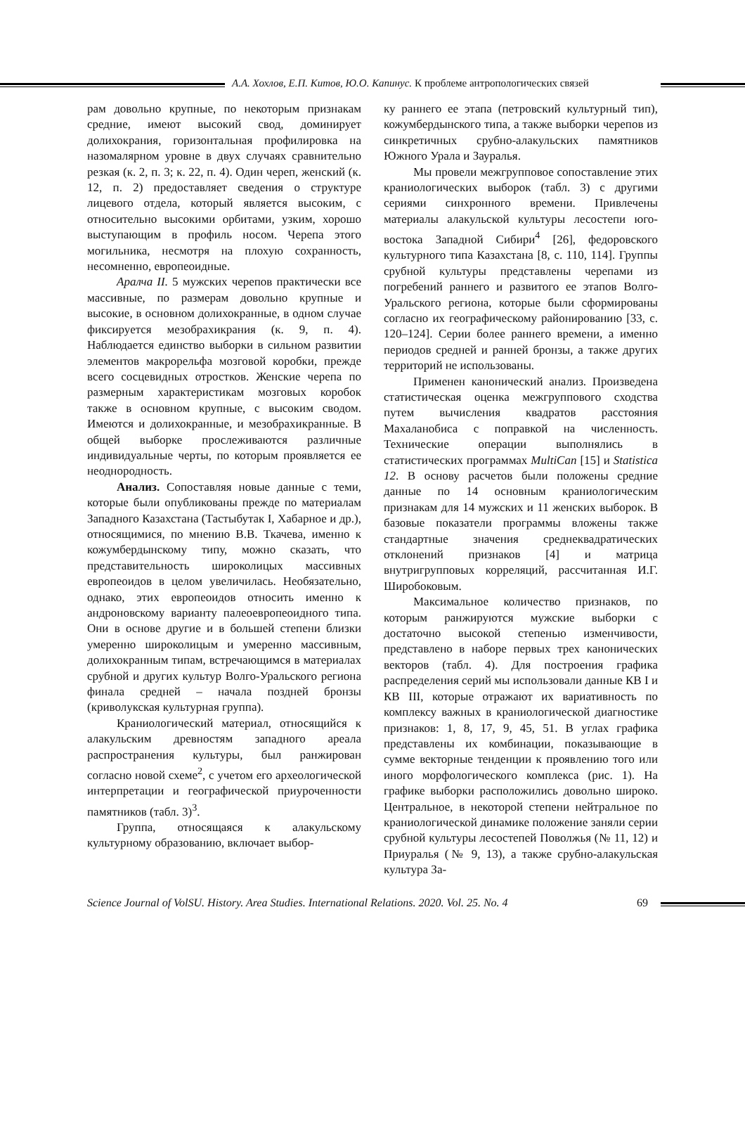А.А. Хохлов, Е.П. Китов, Ю.О. Капинус. К проблеме антропологических связей
рам довольно крупные, по некоторым признакам средние, имеют высокий свод, доминирует долихокрания, горизонтальная профилировка на назомалярном уровне в двух случаях сравнительно резкая (к. 2, п. 3; к. 22, п. 4). Один череп, женский (к. 12, п. 2) предоставляет сведения о структуре лицевого отдела, который является высоким, с относительно высокими орбитами, узким, хорошо выступающим в профиль носом. Черепа этого могильника, несмотря на плохую сохранность, несомненно, европеоидные.
Аралча II. 5 мужских черепов практически все массивные, по размерам довольно крупные и высокие, в основном долихокранные, в одном случае фиксируется мезобрахикрания (к. 9, п. 4). Наблюдается единство выборки в сильном развитии элементов макрорельфа мозговой коробки, прежде всего сосцевидных отростков. Женские черепа по размерным характеристикам мозговых коробок также в основном крупные, с высоким сводом. Имеются и долихокранные, и мезобрахикранные. В общей выборке прослеживаются различные индивидуальные черты, по которым проявляется ее неоднородность.
Анализ. Сопоставляя новые данные с теми, которые были опубликованы прежде по материалам Западного Казахстана (Тастыбутак I, Хабарное и др.), относящимися, по мнению В.В. Ткачева, именно к кожумбердынскому типу, можно сказать, что представительность широколицых массивных европеоидов в целом увеличилась. Необязательно, однако, этих европеоидов относить именно к андроновскому варианту палеоевропеоидного типа. Они в основе другие и в большей степени близки умеренно широколицым и умеренно массивным, долихокранным типам, встречающимся в материалах срубной и других культур Волго-Уральского региона финала средней – начала поздней бронзы (криволукская культурная группа).
Краниологический материал, относящийся к алакульским древностям западного ареала распространения культуры, был ранжирован согласно новой схеме<sup>2</sup>, с учетом его археологической интерпретации и географической приуроченности памятников (табл. 3)<sup>3</sup>.
Группа, относящаяся к алакульскому культурному образованию, включает выбор-
ку раннего ее этапа (петровский культурный тип), кожумбердынского типа, а также выборки черепов из синкретичных срубно-алакульских памятников Южного Урала и Зауралья.
Мы провели межгрупповое сопоставление этих краниологических выборок (табл. 3) с другими сериями синхронного времени. Привлечены материалы алакульской культуры лесостепи юго-востока Западной Сибири<sup>4</sup> [26], федоровского культурного типа Казахстана [8, с. 110, 114]. Группы срубной культуры представлены черепами из погребений раннего и развитого ее этапов Волго-Уральского региона, которые были сформированы согласно их географическому районированию [33, с. 120–124]. Серии более раннего времени, а именно периодов средней и ранней бронзы, а также других территорий не использованы.
Применен канонический анализ. Произведена статистическая оценка межгруппового сходства путем вычисления квадратов расстояния Махаланобиса с поправкой на численность. Технические операции выполнялись в статистических программах MultiCan [15] и Statistica 12. В основу расчетов были положены средние данные по 14 основным краниологическим признакам для 14 мужских и 11 женских выборок. В базовые показатели программы вложены также стандартные значения среднеквадратических отклонений признаков [4] и матрица внутригрупповых корреляций, рассчитанная И.Г. Широбоковым.
Максимальное количество признаков, по которым ранжируются мужские выборки с достаточно высокой степенью изменчивости, представлено в наборе первых трех канонических векторов (табл. 4). Для построения графика распределения серий мы использовали данные КВ I и КВ III, которые отражают их вариативность по комплексу важных в краниологической диагностике признаков: 1, 8, 17, 9, 45, 51. В углах графика представлены их комбинации, показывающие в сумме векторные тенденции к проявлению того или иного морфологического комплекса (рис. 1). На графике выборки расположились довольно широко. Центральное, в некоторой степени нейтральное по краниологической динамике положение заняли серии срубной культуры лесостепей Поволжья (№ 11, 12) и Приуралья (№ 9, 13), а также срубно-алакульская культура За-
Science Journal of VolSU. History. Area Studies. International Relations. 2020. Vol. 25. No. 4
69